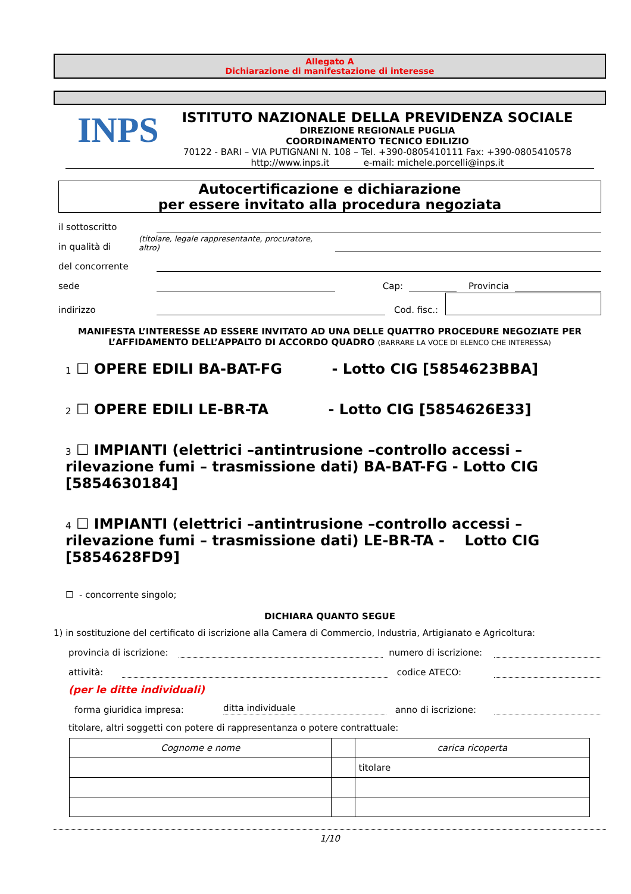Allegato A
Dichiarazione di manifestazione di interesse
INPS
ISTITUTO NAZIONALE DELLA PREVIDENZA SOCIALE
DIREZIONE REGIONALE PUGLIA
COORDINAMENTO TECNICO EDILIZIO
70122 - BARI – VIA PUTIGNANI N. 108 – Tel. +390-0805410111 Fax: +390-0805410578
http://www.inps.it e-mail: michele.porcelli@inps.it
Autocertificazione e dichiarazione
per essere invitato alla procedura negoziata
il sottoscritto
in qualità di (titolare, legale rappresentante, procuratore, altro)
del concorrente
sede
Cap:
Provincia
indirizzo
Cod. fisc.:
MANIFESTA L’INTERESSE AD ESSERE INVITATO AD UNA DELLE QUATTRO PROCEDURE NEGOZIATE PER L’AFFIDAMENTO DELL’APPALTO DI ACCORDO QUADRO (BARRARE LA VOCE DI ELENCO CHE INTERESSA)
1 ☐ OPERE EDILI BA-BAT-FG - Lotto CIG [5854623BBA]
2 ☐ OPERE EDILI LE-BR-TA - Lotto CIG [5854626E33]
3 ☐ IMPIANTI (elettrici –antintrusione –controllo accessi – rilevazione fumi – trasmissione dati) BA-BAT-FG - Lotto CIG [5854630184]
4 ☐ IMPIANTI (elettrici –antintrusione –controllo accessi – rilevazione fumi – trasmissione dati) LE-BR-TA - Lotto CIG [5854628FD9]
☐ - concorrente singolo;
DICHIARA QUANTO SEGUE
1) in sostituzione del certificato di iscrizione alla Camera di Commercio, Industria, Artigianato e Agricoltura:
provincia di iscrizione:
numero di iscrizione:
attività:
codice ATECO:
(per le ditte individuali)
forma giuridica impresa:
ditta individuale
anno di iscrizione:
titolare, altri soggetti con potere di rappresentanza o potere contrattuale:
| Cognome e nome | | carica ricoperta |
| | | titolare |
1/10